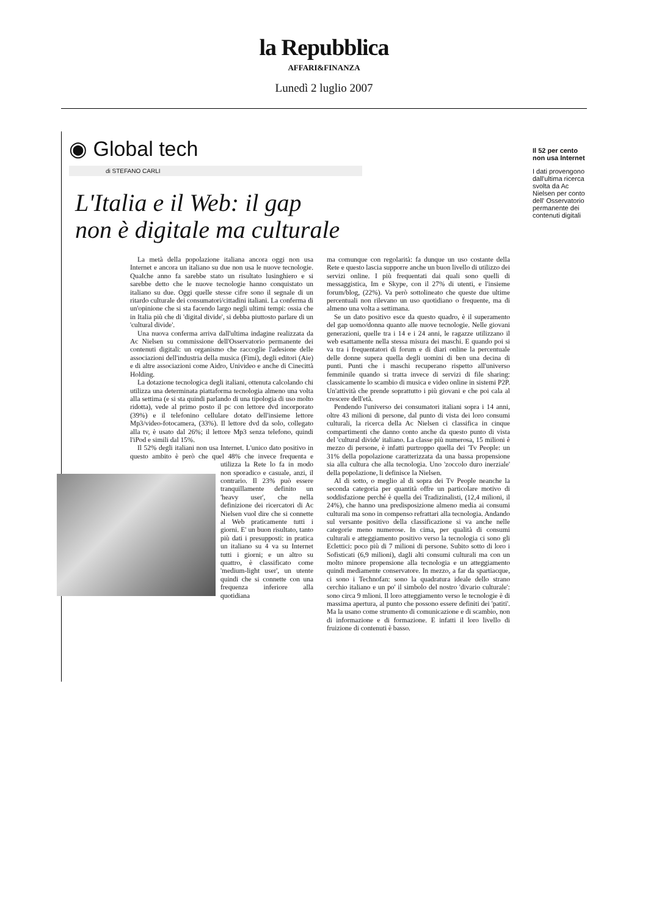la Repubblica
AFFARI&FINANZA
Lunedì 2 luglio 2007
◉ Global tech
di STEFANO CARLI
L'Italia e il Web: il gap
non è digitale ma culturale
La metà della popolazione italiana ancora oggi non usa Internet e ancora un italiano su due non usa le nuove tecnologie. Qualche anno fa sarebbe stato un risultato lusinghiero e si sarebbe detto che le nuove tecnologie hanno conquistato un italiano su due. Oggi quelle stesse cifre sono il segnale di un ritardo culturale dei consumatori/cittadini italiani. La conferma di un'opinione che si sta facendo largo negli ultimi tempi: ossia che in Italia più che di 'digital divide', si debba piuttosto parlare di un 'cultural divide'.
Una nuova conferma arriva dall'ultima indagine realizzata da Ac Nielsen su commissione dell'Osservatorio permanente dei contenuti digitali: un organismo che raccoglie l'adesione delle associazioni dell'industria della musica (Fimi), degli editori (Aie) e di altre associazioni come Aidro, Univideo e anche di Cinecittà Holding.
La dotazione tecnologica degli italiani, ottenuta calcolando chi utilizza una determinata piattaforma tecnologia almeno una volta alla settima (e si sta quindi parlando di una tipologia di uso molto ridotta), vede al primo posto il pc con lettore dvd incorporato (39%) e il telefonino cellulare dotato dell'insieme lettore Mp3/video-fotocamera, (33%). Il lettore dvd da solo, collegato alla tv, è usato dal 26%; il lettore Mp3 senza telefono, quindi l'iPod e simili dal 15%.
Il 52% degli italiani non usa Internet. L'unico dato positivo in questo ambito è però che quel 48% che invece frequenta e utilizza la Rete lo fa in modo non sporadico e casuale, anzi, il contrario. Il 23% può essere tranquillamente definito un 'heavy user', che nella definizione dei ricercatori di Ac Nielsen vuol dire che si connette al Web praticamente tutti i giorni. E' un buon risultato, tanto più dati i presupposti: in pratica un italiano su 4 va su Internet tutti i giorni; e un altro su quattro, è classificato come 'medium-light user', un utente quindi che si connette con una frequenza inferiore alla quotidiana
ma comunque con regolarità: fa dunque un uso costante della Rete e questo lascia supporre anche un buon livello di utilizzo dei servizi online. I più frequentati dai quali sono quelli di messaggistica, Im e Skype, con il 27% di utenti, e l'insieme forum/blog, (22%). Va però sottolineato che queste due ultime percentuali non rilevano un uso quotidiano o frequente, ma di almeno una volta a settimana.
Se un dato positivo esce da questo quadro, è il superamento del gap uomo/donna quanto alle nuove tecnologie. Nelle giovani generazioni, quelle tra i 14 e i 24 anni, le ragazze utilizzano il web esattamente nella stessa misura dei maschi. E quando poi si va tra i frequentatori di forum e di diari online la percentuale delle donne supera quella degli uomini di ben una decina di punti. Punti che i maschi recuperano rispetto all'universo femminile quando si tratta invece di servizi di file sharing: classicamente lo scambio di musica e video online in sistemi P2P. Un'attività che prende soprattutto i più giovani e che poi cala al crescere dell'età.
Pendendo l'universo dei consumatori italiani sopra i 14 anni, oltre 43 milioni di persone, dal punto di vista dei loro consumi culturali, la ricerca della Ac Nielsen ci classifica in cinque compartimenti che danno conto anche da questo punto di vista del 'cultural divide' italiano. La classe più numerosa, 15 milioni è mezzo di persone, è infatti purtroppo quella dei 'Tv People: un 31% della popolazione caratterizzata da una bassa propensione sia alla cultura che alla tecnologia. Uno 'zoccolo duro inerziale' della popolazione, li definisce la Nielsen.
Al di sotto, o meglio al di sopra dei Tv People neanche la seconda categoria per quantità offre un particolare motivo di soddisfazione perché è quella dei Tradizinalisti, (12,4 milioni, il 24%), che hanno una predisposizione almeno media ai consumi culturali ma sono in compenso refrattari alla tecnologia. Andando sul versante positivo della classificazione si va anche nelle categorie meno numerose. In cima, per qualità di consumi culturali e atteggiamento positivo verso la tecnologia ci sono gli Eclettici: poco più di 7 milioni di persone. Subito sotto di loro i Sofisticati (6,9 milioni), dagli alti consumi culturali ma con un molto minore propensione alla tecnologia e un atteggiamento quindi mediamente conservatore. In mezzo, a far da spartiacque, ci sono i Technofan: sono la quadratura ideale dello strano cerchio italiano e un po' il simbolo del nostro 'divario culturale': sono circa 9 mlioni. Il loro atteggiamento verso le tecnologie è di massima apertura, al punto che possono essere definiti dei 'patiti'. Ma la usano come strumento di comunicazione e di scambio, non di informazione e di formazione. E infatti il loro livello di fruizione di contenuti è basso.
Il 52 per cento non usa Internet
I dati provengono dall'ultima ricerca svolta da Ac Nielsen per conto dell' Osservatorio permanente dei contenuti digitali